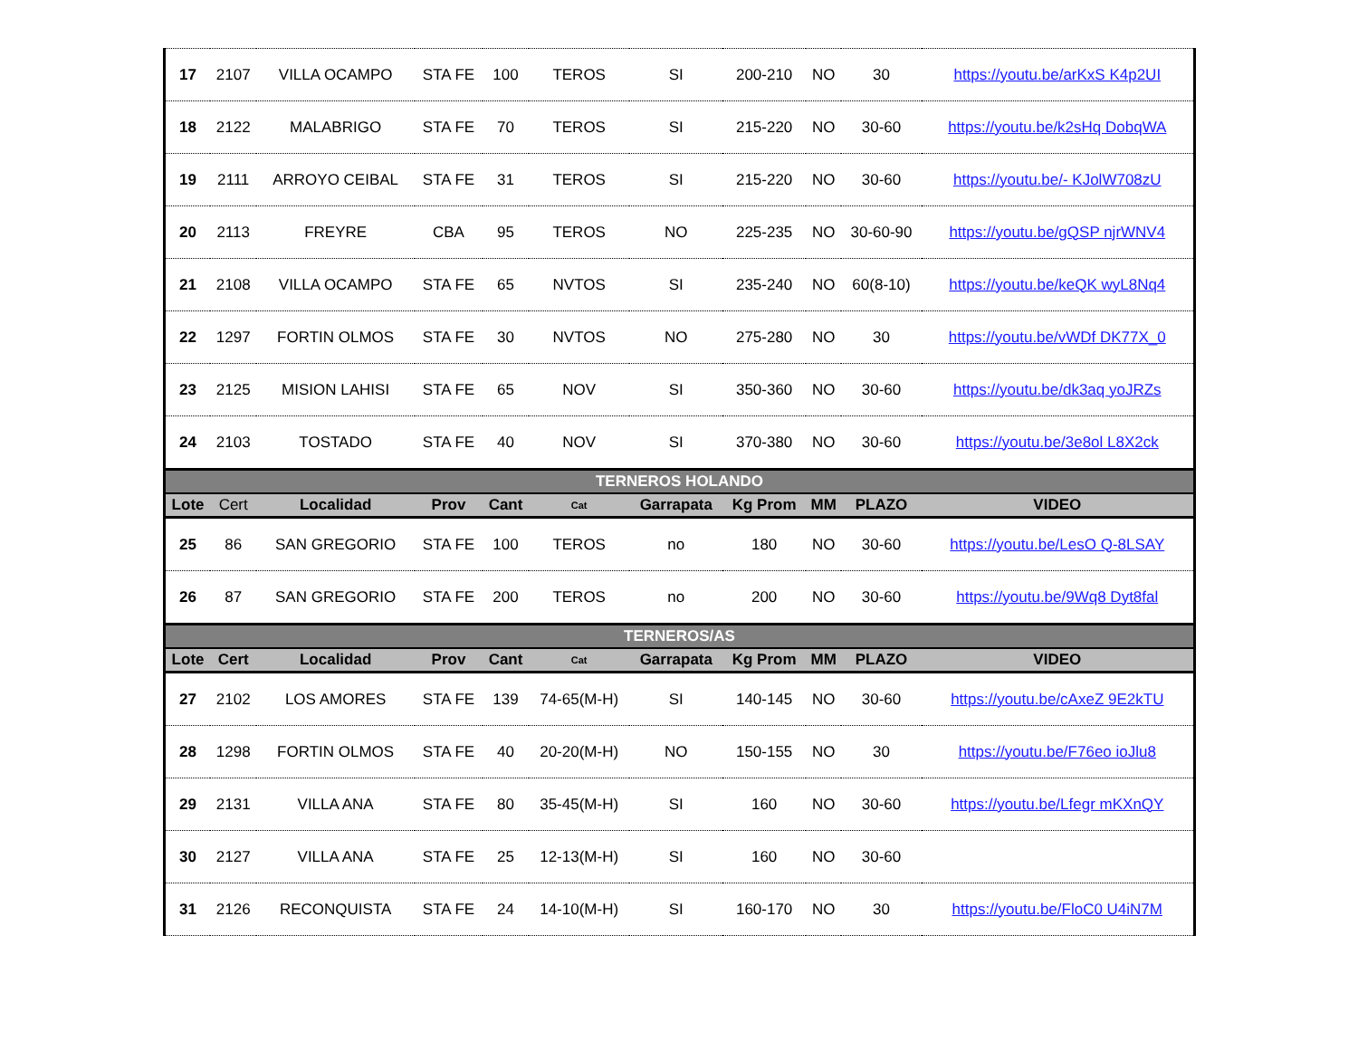| 17 | 2107 | VILLA OCAMPO | STA FE | 100 | TEROS | SI | 200-210 | NO | 30 | https://youtu.be/arKxS K4p2UI |
| 18 | 2122 | MALABRIGO | STA FE | 70 | TEROS | SI | 215-220 | NO | 30-60 | https://youtu.be/k2sHq DobqWA |
| 19 | 2111 | ARROYO CEIBAL | STA FE | 31 | TEROS | SI | 215-220 | NO | 30-60 | https://youtu.be/- KJolW708zU |
| 20 | 2113 | FREYRE | CBA | 95 | TEROS | NO | 225-235 | NO | 30-60-90 | https://youtu.be/gQSP njrWNV4 |
| 21 | 2108 | VILLA OCAMPO | STA FE | 65 | NVTOS | SI | 235-240 | NO | 60(8-10) | https://youtu.be/keQK wyL8Nq4 |
| 22 | 1297 | FORTIN OLMOS | STA FE | 30 | NVTOS | NO | 275-280 | NO | 30 | https://youtu.be/vWDf DK77X_0 |
| 23 | 2125 | MISION LAHISI | STA FE | 65 | NOV | SI | 350-360 | NO | 30-60 | https://youtu.be/dk3aq yoJRZs |
| 24 | 2103 | TOSTADO | STA FE | 40 | NOV | SI | 370-380 | NO | 30-60 | https://youtu.be/3e8ol L8X2ck |
| TERNEROS HOLANDO | | | | | | | | | | |
| Lote | Cert | Localidad | Prov | Cant | Cat | Garrapata | Kg Prom | MM | PLAZO | VIDEO |
| 25 | 86 | SAN GREGORIO | STA FE | 100 | TEROS | no | 180 | NO | 30-60 | https://youtu.be/LesO Q-8LSAY |
| 26 | 87 | SAN GREGORIO | STA FE | 200 | TEROS | no | 200 | NO | 30-60 | https://youtu.be/9Wq8 Dyt8fal |
| TERNEROS/AS | | | | | | | | | | |
| Lote | Cert | Localidad | Prov | Cant | Cat | Garrapata | Kg Prom | MM | PLAZO | VIDEO |
| 27 | 2102 | LOS AMORES | STA FE | 139 | 74-65(M-H) | SI | 140-145 | NO | 30-60 | https://youtu.be/cAxeZ 9E2kTU |
| 28 | 1298 | FORTIN OLMOS | STA FE | 40 | 20-20(M-H) | NO | 150-155 | NO | 30 | https://youtu.be/F76eo ioJlu8 |
| 29 | 2131 | VILLA ANA | STA FE | 80 | 35-45(M-H) | SI | 160 | NO | 30-60 | https://youtu.be/Lfegr mKXnQY |
| 30 | 2127 | VILLA ANA | STA FE | 25 | 12-13(M-H) | SI | 160 | NO | 30-60 | |
| 31 | 2126 | RECONQUISTA | STA FE | 24 | 14-10(M-H) | SI | 160-170 | NO | 30 | https://youtu.be/FloC0 U4iN7M |